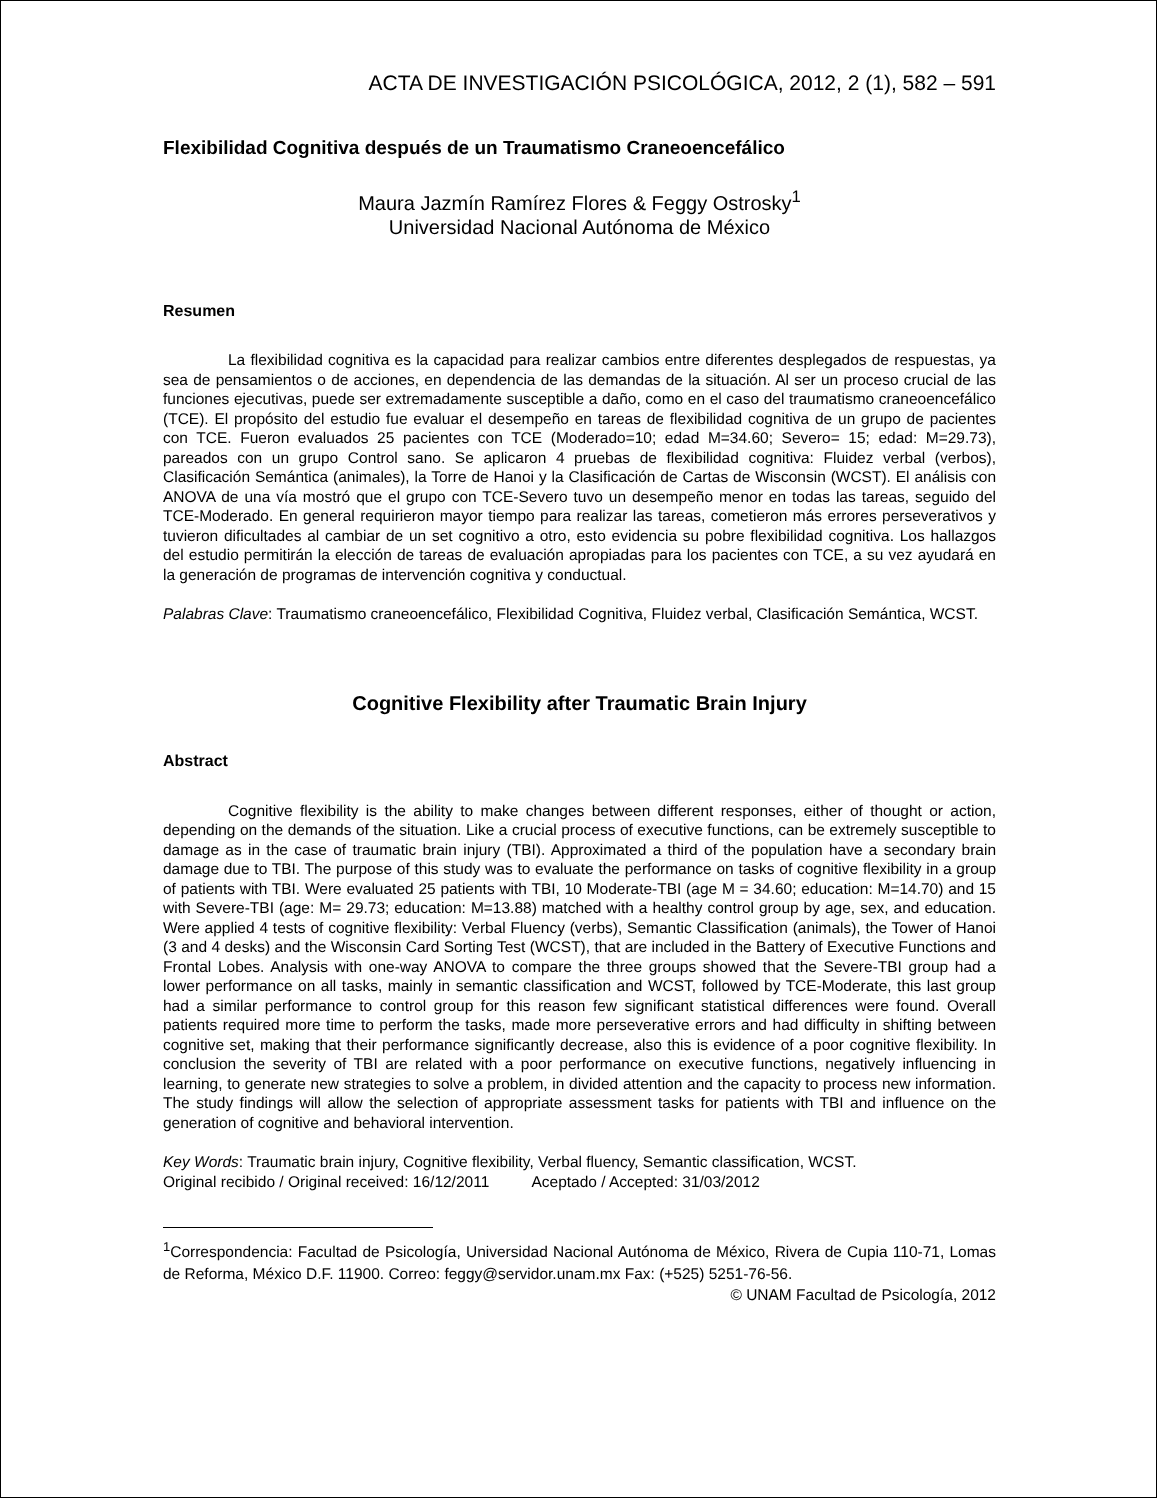ACTA DE INVESTIGACIÓN PSICOLÓGICA, 2012, 2 (1), 582 – 591
Flexibilidad Cognitiva después de un Traumatismo Craneoencefálico
Maura Jazmín Ramírez Flores & Feggy Ostrosky<sup>1</sup>
Universidad Nacional Autónoma de México
Resumen
La flexibilidad cognitiva es la capacidad para realizar cambios entre diferentes desplegados de respuestas, ya sea de pensamientos o de acciones, en dependencia de las demandas de la situación. Al ser un proceso crucial de las funciones ejecutivas, puede ser extremadamente susceptible a daño, como en el caso del traumatismo craneoencefálico (TCE). El propósito del estudio fue evaluar el desempeño en tareas de flexibilidad cognitiva de un grupo de pacientes con TCE. Fueron evaluados 25 pacientes con TCE (Moderado=10; edad M=34.60; Severo= 15; edad: M=29.73), pareados con un grupo Control sano. Se aplicaron 4 pruebas de flexibilidad cognitiva: Fluidez verbal (verbos), Clasificación Semántica (animales), la Torre de Hanoi y la Clasificación de Cartas de Wisconsin (WCST). El análisis con ANOVA de una vía mostró que el grupo con TCE-Severo tuvo un desempeño menor en todas las tareas, seguido del TCE-Moderado. En general requirieron mayor tiempo para realizar las tareas, cometieron más errores perseverativos y tuvieron dificultades al cambiar de un set cognitivo a otro, esto evidencia su pobre flexibilidad cognitiva. Los hallazgos del estudio permitirán la elección de tareas de evaluación apropiadas para los pacientes con TCE, a su vez ayudará en la generación de programas de intervención cognitiva y conductual.
Palabras Clave: Traumatismo craneoencefálico, Flexibilidad Cognitiva, Fluidez verbal, Clasificación Semántica, WCST.
Cognitive Flexibility after Traumatic Brain Injury
Abstract
Cognitive flexibility is the ability to make changes between different responses, either of thought or action, depending on the demands of the situation. Like a crucial process of executive functions, can be extremely susceptible to damage as in the case of traumatic brain injury (TBI). Approximated a third of the population have a secondary brain damage due to TBI. The purpose of this study was to evaluate the performance on tasks of cognitive flexibility in a group of patients with TBI. Were evaluated 25 patients with TBI, 10 Moderate-TBI (age M = 34.60; education: M=14.70) and 15 with Severe-TBI (age: M= 29.73; education: M=13.88) matched with a healthy control group by age, sex, and education. Were applied 4 tests of cognitive flexibility: Verbal Fluency (verbs), Semantic Classification (animals), the Tower of Hanoi (3 and 4 desks) and the Wisconsin Card Sorting Test (WCST), that are included in the Battery of Executive Functions and Frontal Lobes. Analysis with one-way ANOVA to compare the three groups showed that the Severe-TBI group had a lower performance on all tasks, mainly in semantic classification and WCST, followed by TCE-Moderate, this last group had a similar performance to control group for this reason few significant statistical differences were found. Overall patients required more time to perform the tasks, made more perseverative errors and had difficulty in shifting between cognitive set, making that their performance significantly decrease, also this is evidence of a poor cognitive flexibility. In conclusion the severity of TBI are related with a poor performance on executive functions, negatively influencing in learning, to generate new strategies to solve a problem, in divided attention and the capacity to process new information. The study findings will allow the selection of appropriate assessment tasks for patients with TBI and influence on the generation of cognitive and behavioral intervention.
Key Words: Traumatic brain injury, Cognitive flexibility, Verbal fluency, Semantic classification, WCST.
Original recibido / Original received: 16/12/2011 Aceptado / Accepted: 31/03/2012
<sup>1</sup> Correspondencia: Facultad de Psicología, Universidad Nacional Autónoma de México, Rivera de Cupia 110-71, Lomas de Reforma, México D.F. 11900. Correo: feggy@servidor.unam.mx Fax: (+525) 5251-76-56.
© UNAM Facultad de Psicología, 2012